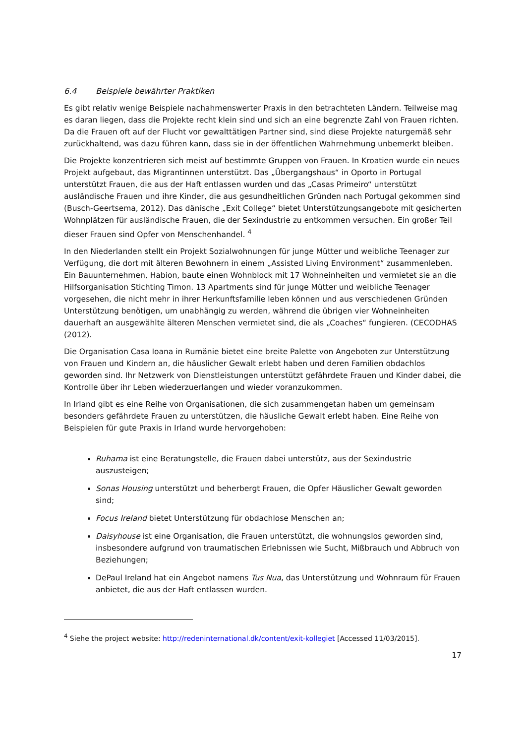6.4 Beispiele bewährter Praktiken
Es gibt relativ wenige Beispiele nachahmenswerter Praxis in den betrachteten Ländern. Teilweise mag es daran liegen, dass die Projekte recht klein sind und sich an eine begrenzte Zahl von Frauen richten. Da die Frauen oft auf der Flucht vor gewalttätigen Partner sind, sind diese Projekte naturgemäß sehr zurückhaltend, was dazu führen kann, dass sie in der öffentlichen Wahrnehmung unbemerkt bleiben.
Die Projekte konzentrieren sich meist auf bestimmte Gruppen von Frauen. In Kroatien wurde ein neues Projekt aufgebaut, das Migrantinnen unterstützt. Das „Übergangshaus“ in Oporto in Portugal unterstützt Frauen, die aus der Haft entlassen wurden und das „Casas Primeiro“ unterstützt ausländische Frauen und ihre Kinder, die aus gesundheitlichen Gründen nach Portugal gekommen sind (Busch-Geertsema, 2012). Das dänische „Exit College“ bietet Unterstützungsangebote mit gesicherten Wohnplätzen für ausländische Frauen, die der Sexindustrie zu entkommen versuchen. Ein großer Teil dieser Frauen sind Opfer von Menschenhandel. <sup>4</sup>
In den Niederlanden stellt ein Projekt Sozialwohnungen für junge Mütter und weibliche Teenager zur Verfügung, die dort mit älteren Bewohnern in einem „Assisted Living Environment“ zusammenleben. Ein Bauunternehmen, Habion, baute einen Wohnblock mit 17 Wohneinheiten und vermietet sie an die Hilfsorganisation Stichting Timon. 13 Apartments sind für junge Mütter und weibliche Teenager vorgesehen, die nicht mehr in ihrer Herkunftsfamilie leben können und aus verschiedenen Gründen Unterstützung benötigen, um unabhängig zu werden, während die übrigen vier Wohneinheiten dauerhaft an ausgewählte älteren Menschen vermietet sind, die als „Coaches“ fungieren. (CECODHAS (2012).
Die Organisation Casa Ioana in Rumänie bietet eine breite Palette von Angeboten zur Unterstützung von Frauen und Kindern an, die häuslicher Gewalt erlebt haben und deren Familien obdachlos geworden sind. Ihr Netzwerk von Dienstleistungen unterstützt gefährdete Frauen und Kinder dabei, die Kontrolle über ihr Leben wiederzuerlangen und wieder voranzukommen.
In Irland gibt es eine Reihe von Organisationen, die sich zusammengetan haben um gemeinsam besonders gefährdete Frauen zu unterstützen, die häusliche Gewalt erlebt haben. Eine Reihe von Beispielen für gute Praxis in Irland wurde hervorgehoben:
Ruhama ist eine Beratungstelle, die Frauen dabei unterstütz, aus der Sexindustrie auszusteigen;
Sonas Housing unterstützt und beherbergt Frauen, die Opfer Häuslicher Gewalt geworden sind;
Focus Ireland bietet Unterstützung für obdachlose Menschen an;
Daisyhouse ist eine Organisation, die Frauen unterstützt, die wohnungslos geworden sind, insbesondere aufgrund von traumatischen Erlebnissen wie Sucht, Mißbrauch und Abbruch von Beziehungen;
DePaul Ireland hat ein Angebot namens Tus Nua, das Unterstützung und Wohnraum für Frauen anbietet, die aus der Haft entlassen wurden.
<sup>4</sup> Siehe the project website: http://redeninternational.dk/content/exit-kollegiet [Accessed 11/03/2015].
17